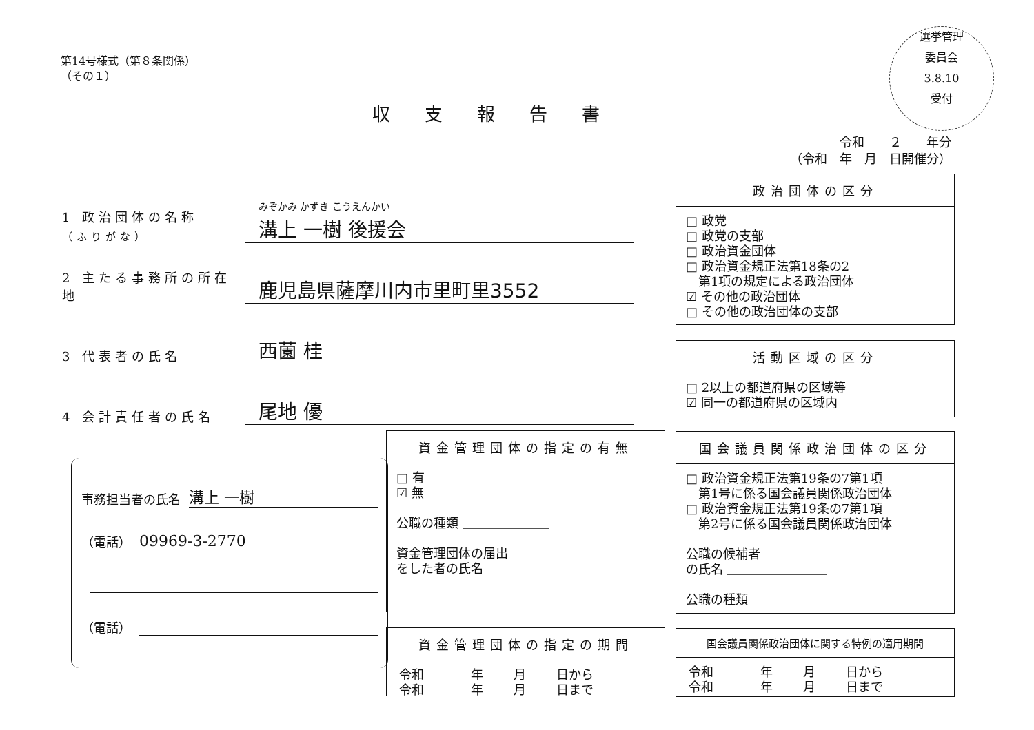第14号様式（第８条関係）
（その１）
収支報告書
選挙管理
委員会
3.8.10
受付
令和　　２　　年分
（令和　年　月　日開催分）
1 政治団体の名称
（ふりがな） みぞかみ かずき こうえんかい
溝上 一樹 後援会
2 主たる事務所の所在地 鹿児島県薩摩川内市里町里3552
3 代表者の氏名 西薗 桂
4 会計責任者の氏名 尾地 優
事務担当者の氏名 溝上 一樹
（電話） 09969-3-2770
（電話）
政治団体の区分
□ 政党
□ 政党の支部
□ 政治資金団体
□ 政治資金規正法第18条の2
　第1項の規定による政治団体
☑ その他の政治団体
□ その他の政治団体の支部
活動区域の区分
□ 2以上の都道府県の区域等
☑ 同一の都道府県の区域内
資金管理団体の指定の有無
□ 有
☑ 無
公職の種類 ＿＿＿＿＿＿＿
資金管理団体の届出
をした者の氏名 ＿＿＿＿＿＿
国会議員関係政治団体の区分
□ 政治資金規正法第19条の7第1項
　第1号に係る国会議員関係政治団体
□ 政治資金規正法第19条の7第1項
　第2号に係る国会議員関係政治団体
公職の候補者
の氏名 ＿＿＿＿＿＿＿＿
公職の種類 ＿＿＿＿＿＿＿＿
資金管理団体の指定の期間
| 令和 | 年 | 月 | 日から |
| 令和 | 年 | 月 | 日まで |
国会議員関係政治団体に関する特例の適用期間
| 令和 | 年 | 月 | 日から |
| 令和 | 年 | 月 | 日まで |